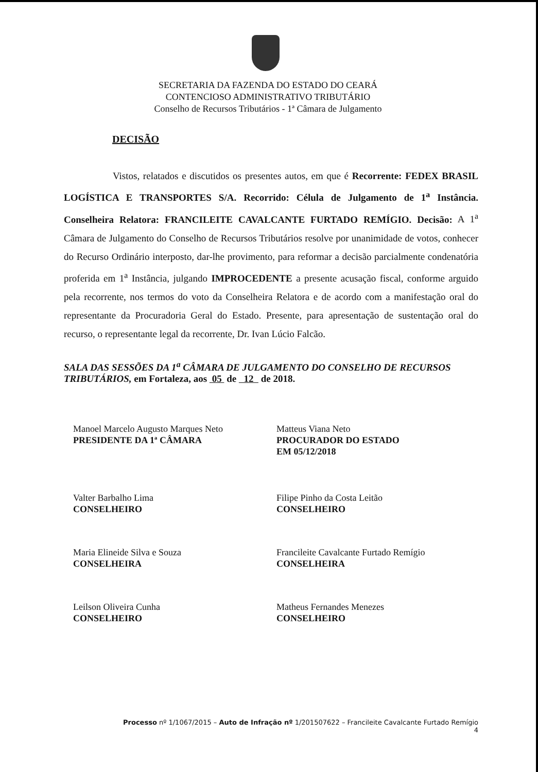SECRETARIA DA FAZENDA DO ESTADO DO CEARÁ
CONTENCIOSO ADMINISTRATIVO TRIBUTÁRIO
Conselho de Recursos Tributários - 1ª Câmara de Julgamento
DECISÃO
Vistos, relatados e discutidos os presentes autos, em que é Recorrente: FEDEX BRASIL LOGÍSTICA E TRANSPORTES S/A. Recorrido: Célula de Julgamento de 1<sup>a</sup> Instância. Conselheira Relatora: FRANCILEITE CAVALCANTE FURTADO REMÍGIO. Decisão: A 1<sup>a</sup> Câmara de Julgamento do Conselho de Recursos Tributários resolve por unanimidade de votos, conhecer do Recurso Ordinário interposto, dar-lhe provimento, para reformar a decisão parcialmente condenatória proferida em 1<sup>a</sup> Instância, julgando IMPROCEDENTE a presente acusação fiscal, conforme arguido pela recorrente, nos termos do voto da Conselheira Relatora e de acordo com a manifestação oral do representante da Procuradoria Geral do Estado. Presente, para apresentação de sustentação oral do recurso, o representante legal da recorrente, Dr. Ivan Lúcio Falcão.
SALA DAS SESSÕES DA 1<sup>a</sup> CÂMARA DE JULGAMENTO DO CONSELHO DE RECURSOS TRIBUTÁRIOS, em Fortaleza, aos 05 de 12 de 2018.
Manoel Marcelo Augusto Marques Neto
PRESIDENTE DA 1ª CÂMARA
Valter Barbalho Lima
CONSELHEIRO
Maria Elineide Silva e Souza
CONSELHEIRA
Leilson Oliveira Cunha
CONSELHEIRO
Matteus Viana Neto
PROCURADOR DO ESTADO
EM 05/12/2018
Filipe Pinho da Costa Leitão
CONSELHEIRO
Francileite Cavalcante Furtado Remígio
CONSELHEIRA
Matheus Fernandes Menezes
CONSELHEIRO
Processo nº 1/1067/2015 – Auto de Infração nº 1/201507622 – Francileite Cavalcante Furtado Remígio
4